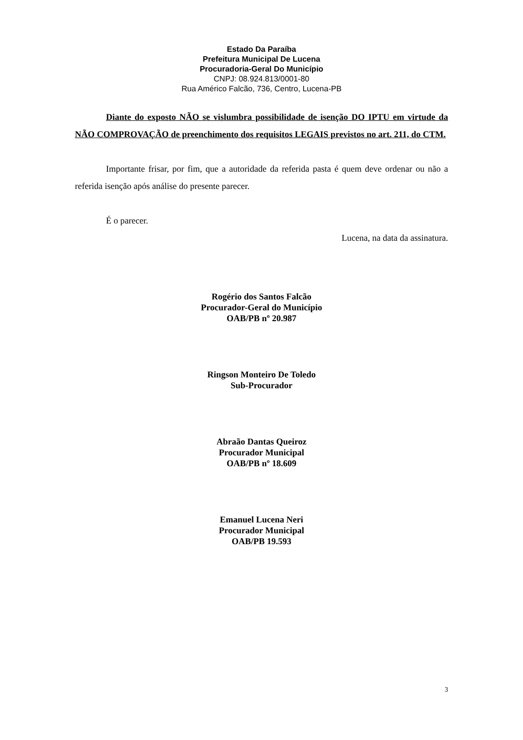Estado Da Paraíba
Prefeitura Municipal De Lucena
Procuradoria-Geral Do Município
CNPJ: 08.924.813/0001-80
Rua Américo Falcão, 736, Centro, Lucena-PB
Diante do exposto NÃO se vislumbra possibilidade de isenção DO IPTU em virtude da NÃO COMPROVAÇÃO de preenchimento dos requisitos LEGAIS previstos no art. 211, do CTM.
Importante frisar, por fim, que a autoridade da referida pasta é quem deve ordenar ou não a referida isenção após análise do presente parecer.
É o parecer.
Lucena, na data da assinatura.
Rogério dos Santos Falcão
Procurador-Geral do Município
OAB/PB nº 20.987
Ringson Monteiro De Toledo
Sub-Procurador
Abraão Dantas Queiroz
Procurador Municipal
OAB/PB nº 18.609
Emanuel Lucena Neri
Procurador Municipal
OAB/PB 19.593
3